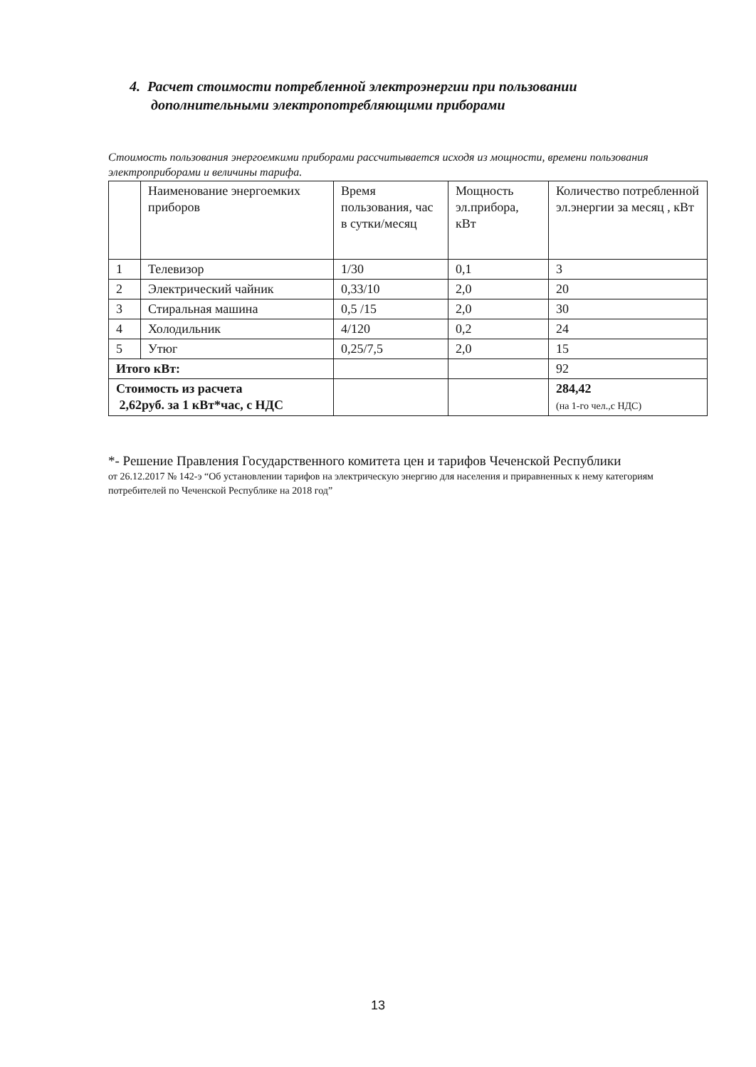4. Расчет стоимости потребленной электроэнергии при пользовании
дополнительными электропотребляющими приборами
Стоимость пользования энергоемкими приборами рассчитывается исходя из мощности, времени пользования электроприборами и величины тарифа.
| | Наименование энергоемких приборов | Время пользования, час в сутки/месяц | Мощность эл.прибора, кВт | Количество потребленной эл.энергии за месяц , кВт |
| 1 | Телевизор | 1/30 | 0,1 | 3 |
| 2 | Электрический чайник | 0,33/10 | 2,0 | 20 |
| 3 | Стиральная машина | 0,5 /15 | 2,0 | 30 |
| 4 | Холодильник | 4/120 | 0,2 | 24 |
| 5 | Утюг | 0,25/7,5 | 2,0 | 15 |
| Итого кВт: | | | | 92 |
| Стоимость из расчета 2,62руб. за 1 кВт*час, с НДС | | | | 284,42 (на 1-го чел.,с НДС) |
*- Решение Правления Государственного комитета цен и тарифов Чеченской Республики
от 26.12.2017 № 142-э “Об установлении тарифов на электрическую энергию для населения и приравненных к нему категориям потребителей по Чеченской Республике на 2018 год”
13